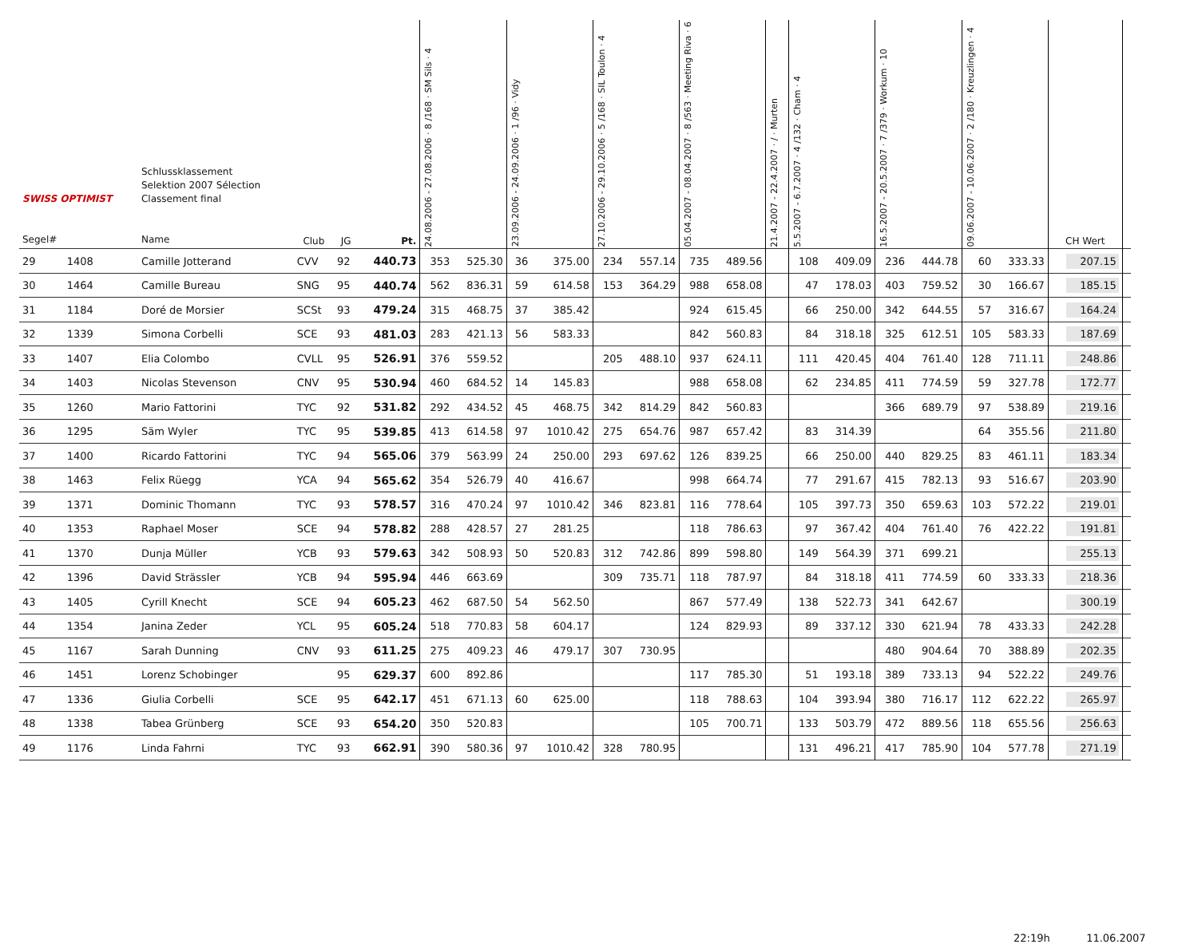| SWISS OPTIMIST Segel# | | Schlussklassement Selektion 2007 Sélection Classement final Name | Club | JG | Pt. | 24.08.2006 - 27.08.2006 · 8 /168 · SM Sils · 4 | | 23.09.2006 - 24.09.2006 · 1 /96 · Vidy | | 27.10.2006 - 29.10.2006 · 5 /168 · SIL Toulon · 4 | | 05.04.2007 - 08.04.2007 · 8 /563 · Meeting Riva · 6 | | 21.4.2007 - 22.4.2007 · / · Murten | | 5.5.2007 - 6.7.2007 · 4 /132 · Cham · 4 | | 16.5.2007 - 20.5.2007 · 7 /379 · Workum · 10 | | 09.06.2007 - 10.06.2007 · 2 /180 · Kreuzlingen · 4 | | CH Wert | |
| --- | --- | --- | --- | --- | --- | --- | --- | --- | --- | --- | --- | --- | --- | --- | --- | --- | --- | --- | --- | --- | --- | --- | --- |
| 29 | 1408 | Camille Jotterand | CVV | 92 | 440.73 | 353 | 525.30 | 36 | 375.00 | 234 | 557.14 | 735 | 489.56 | | | 108 | 409.09 | 236 | 444.78 | 60 | 333.33 | 207.15 | |
| 30 | 1464 | Camille Bureau | SNG | 95 | 440.74 | 562 | 836.31 | 59 | 614.58 | 153 | 364.29 | 988 | 658.08 | | | 47 | 178.03 | 403 | 759.52 | 30 | 166.67 | 185.15 | |
| 31 | 1184 | Doré de Morsier | SCSt | 93 | 479.24 | 315 | 468.75 | 37 | 385.42 | | | 924 | 615.45 | | | 66 | 250.00 | 342 | 644.55 | 57 | 316.67 | 164.24 | |
| 32 | 1339 | Simona Corbelli | SCE | 93 | 481.03 | 283 | 421.13 | 56 | 583.33 | | | 842 | 560.83 | | | 84 | 318.18 | 325 | 612.51 | 105 | 583.33 | 187.69 | |
| 33 | 1407 | Elia Colombo | CVLL | 95 | 526.91 | 376 | 559.52 | | | 205 | 488.10 | 937 | 624.11 | | | 111 | 420.45 | 404 | 761.40 | 128 | 711.11 | 248.86 | |
| 34 | 1403 | Nicolas Stevenson | CNV | 95 | 530.94 | 460 | 684.52 | 14 | 145.83 | | | 988 | 658.08 | | | 62 | 234.85 | 411 | 774.59 | 59 | 327.78 | 172.77 | |
| 35 | 1260 | Mario Fattorini | TYC | 92 | 531.82 | 292 | 434.52 | 45 | 468.75 | 342 | 814.29 | 842 | 560.83 | | | | | 366 | 689.79 | 97 | 538.89 | 219.16 | |
| 36 | 1295 | Säm Wyler | TYC | 95 | 539.85 | 413 | 614.58 | 97 | 1010.42 | 275 | 654.76 | 987 | 657.42 | | | 83 | 314.39 | | | 64 | 355.56 | 211.80 | |
| 37 | 1400 | Ricardo Fattorini | TYC | 94 | 565.06 | 379 | 563.99 | 24 | 250.00 | 293 | 697.62 | 126 | 839.25 | | | 66 | 250.00 | 440 | 829.25 | 83 | 461.11 | 183.34 | |
| 38 | 1463 | Felix Rüegg | YCA | 94 | 565.62 | 354 | 526.79 | 40 | 416.67 | | | 998 | 664.74 | | | 77 | 291.67 | 415 | 782.13 | 93 | 516.67 | 203.90 | |
| 39 | 1371 | Dominic Thomann | TYC | 93 | 578.57 | 316 | 470.24 | 97 | 1010.42 | 346 | 823.81 | 116 | 778.64 | | | 105 | 397.73 | 350 | 659.63 | 103 | 572.22 | 219.01 | |
| 40 | 1353 | Raphael Moser | SCE | 94 | 578.82 | 288 | 428.57 | 27 | 281.25 | | | 118 | 786.63 | | | 97 | 367.42 | 404 | 761.40 | 76 | 422.22 | 191.81 | |
| 41 | 1370 | Dunja Müller | YCB | 93 | 579.63 | 342 | 508.93 | 50 | 520.83 | 312 | 742.86 | 899 | 598.80 | | | 149 | 564.39 | 371 | 699.21 | | | 255.13 | |
| 42 | 1396 | David Strässler | YCB | 94 | 595.94 | 446 | 663.69 | | | 309 | 735.71 | 118 | 787.97 | | | 84 | 318.18 | 411 | 774.59 | 60 | 333.33 | 218.36 | |
| 43 | 1405 | Cyrill Knecht | SCE | 94 | 605.23 | 462 | 687.50 | 54 | 562.50 | | | 867 | 577.49 | | | 138 | 522.73 | 341 | 642.67 | | | 300.19 | |
| 44 | 1354 | Janina Zeder | YCL | 95 | 605.24 | 518 | 770.83 | 58 | 604.17 | | | 124 | 829.93 | | | 89 | 337.12 | 330 | 621.94 | 78 | 433.33 | 242.28 | |
| 45 | 1167 | Sarah Dunning | CNV | 93 | 611.25 | 275 | 409.23 | 46 | 479.17 | 307 | 730.95 | | | | | | | 480 | 904.64 | 70 | 388.89 | 202.35 | |
| 46 | 1451 | Lorenz Schobinger | | 95 | 629.37 | 600 | 892.86 | | | | | 117 | 785.30 | | | 51 | 193.18 | 389 | 733.13 | 94 | 522.22 | 249.76 | |
| 47 | 1336 | Giulia Corbelli | SCE | 95 | 642.17 | 451 | 671.13 | 60 | 625.00 | | | 118 | 788.63 | | | 104 | 393.94 | 380 | 716.17 | 112 | 622.22 | 265.97 | |
| 48 | 1338 | Tabea Grünberg | SCE | 93 | 654.20 | 350 | 520.83 | | | | | 105 | 700.71 | | | 133 | 503.79 | 472 | 889.56 | 118 | 655.56 | 256.63 | |
| 49 | 1176 | Linda Fahrni | TYC | 93 | 662.91 | 390 | 580.36 | 97 | 1010.42 | 328 | 780.95 | | | | | 131 | 496.21 | 417 | 785.90 | 104 | 577.78 | 271.19 | |
22:19h 11.06.2007